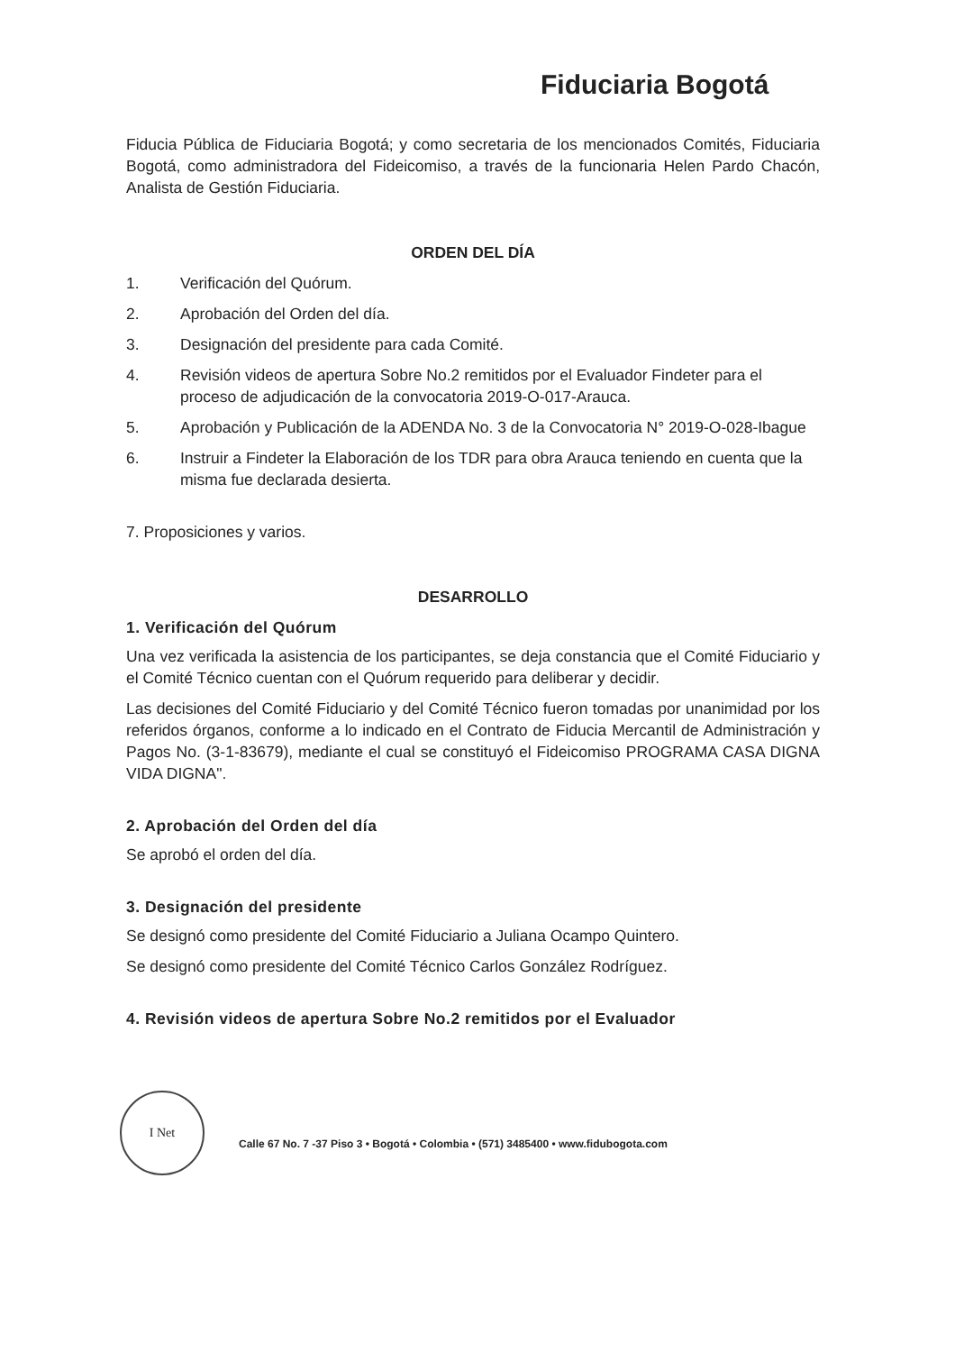Fiduciaria Bogotá
Fiducia Pública de Fiduciaria Bogotá; y como secretaria de los mencionados Comités, Fiduciaria Bogotá, como administradora del Fideicomiso, a través de la funcionaria Helen Pardo Chacón, Analista de Gestión Fiduciaria.
ORDEN DEL DÍA
1. Verificación del Quórum.
2. Aprobación del Orden del día.
3. Designación del presidente para cada Comité.
4. Revisión videos de apertura Sobre No.2 remitidos por el Evaluador Findeter para el proceso de adjudicación de la convocatoria 2019-O-017-Arauca.
5. Aprobación y Publicación de la ADENDA No. 3 de la Convocatoria N° 2019-O-028-Ibague
6. Instruir a Findeter la Elaboración de los TDR para obra Arauca teniendo en cuenta que la misma fue declarada desierta.
7. Proposiciones y varios.
DESARROLLO
1. Verificación del Quórum
Una vez verificada la asistencia de los participantes, se deja constancia que el Comité Fiduciario y el Comité Técnico cuentan con el Quórum requerido para deliberar y decidir.
Las decisiones del Comité Fiduciario y del Comité Técnico fueron tomadas por unanimidad por los referidos órganos, conforme a lo indicado en el Contrato de Fiducia Mercantil de Administración y Pagos No. (3-1-83679), mediante el cual se constituyó el Fideicomiso PROGRAMA CASA DIGNA VIDA DIGNA".
2. Aprobación del Orden del día
Se aprobó el orden del día.
3. Designación del presidente
Se designó como presidente del Comité Fiduciario a Juliana Ocampo Quintero.
Se designó como presidente del Comité Técnico Carlos González Rodríguez.
4. Revisión videos de apertura Sobre No.2 remitidos por el Evaluador
I Net
Calle 67 No. 7 -37 Piso 3 • Bogotá • Colombia • (571) 3485400 • www.fidubogota.com